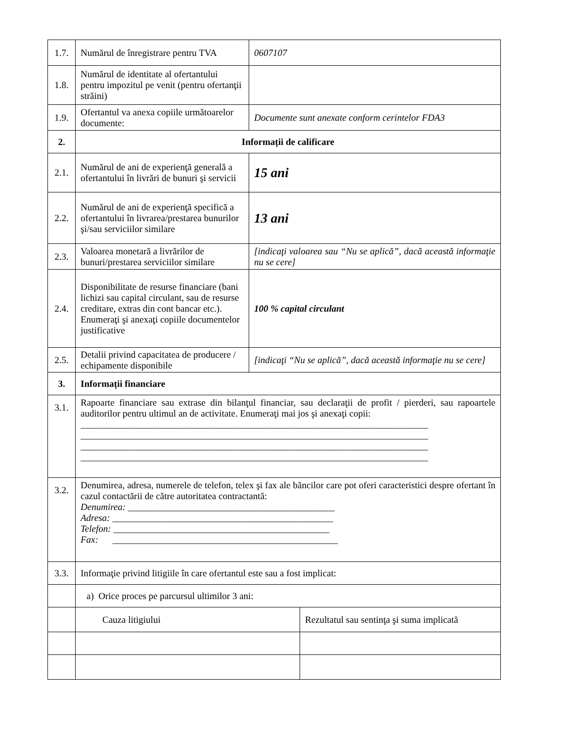| 1.7. | Numărul de înregistrare pentru TVA | 0607107 | |
| 1.8. | Numărul de identitate al ofertantului pentru impozitul pe venit (pentru ofertanţii străini) | | |
| 1.9. | Ofertantul va anexa copiile următoarelor documente: | Documente sunt anexate conform cerintelor FDA3 | |
| 2. | Informații de calificare | | |
| 2.1. | Numărul de ani de experienţă generală a ofertantului în livrări de bunuri şi servicii | 15 ani | |
| 2.2. | Numărul de ani de experienţă specifică a ofertantului în livrarea/prestarea bunurilor şi/sau serviciilor similare | 13 ani | |
| 2.3. | Valoarea monetară a livrărilor de bunuri/prestarea serviciilor similare | [indicaţi valoarea sau “Nu se aplică”, dacă această informaţie nu se cere] | |
| 2.4. | Disponibilitate de resurse financiare (bani lichizi sau capital circulant, sau de resurse creditare, extras din cont bancar etc.). Enumeraţi şi anexaţi copiile documentelor justificative | 100 % capital circulant | |
| 2.5. | Detalii privind capacitatea de producere / echipamente disponibile | [indicaţi “Nu se aplică”, dacă această informaţie nu se cere] | |
| 3. | Informații financiare | | |
| 3.1. | Rapoarte financiare sau extrase din bilanţul financiar, sau declaraţii de profit / pierderi, sau rapoartele auditorilor pentru ultimul an de activitate. Enumeraţi mai jos şi anexaţi copii: __________________________________________________________________________ __________________________________________________________________________ __________________________________________________________________________ __________________________________________________________________________ | | |
| 3.2. | Denumirea, adresa, numerele de telefon, telex şi fax ale băncilor care pot oferi caracteristici despre ofertant în cazul contactării de către autoritatea contractantă: Denumirea: ____________________________________________ Adresa: _______________________________________________ Telefon: ______________________________________________ Fax: ________________________________________________ | | |
| 3.3. | Informaţie privind litigiile în care ofertantul este sau a fost implicat: | | |
| | a) Orice proces pe parcursul ultimilor 3 ani: | | |
| | Cauza litigiului | | Rezultatul sau sentinţa şi suma implicată |